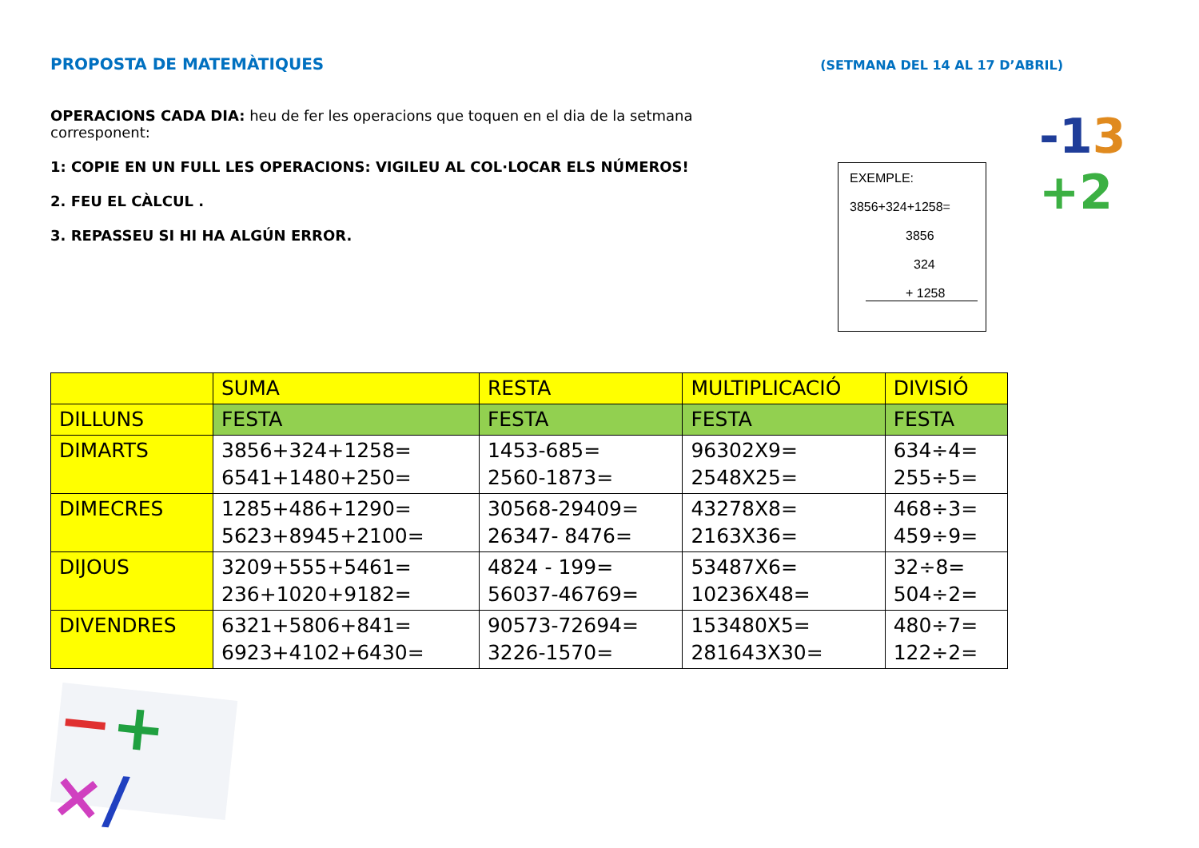PROPOSTA DE MATEMÀTIQUES (SETMANA DEL 14 AL 17 D’ABRIL)
OPERACIONS CADA DIA: heu de fer les operacions que toquen en el dia de la setmana corresponent:
1: COPIE EN UN FULL LES OPERACIONS: VIGILEU AL COL·LOCAR ELS NÚMEROS!
2. FEU EL CÀLCUL .
3. REPASSEU SI HI HA ALGÚN ERROR.
EXEMPLE:
3856+324+1258=
3856
324
+ 1258
-13
+2
| | SUMA | RESTA | MULTIPLICACIÓ | DIVISIÓ |
| --- | --- | --- | --- | --- |
| DILLUNS | FESTA | FESTA | FESTA | FESTA |
| DIMARTS | 3856+324+1258= 6541+1480+250= | 1453-685= 2560-1873= | 96302X9= 2548X25= | 634÷4= 255÷5= |
| DIMECRES | 1285+486+1290= 5623+8945+2100= | 30568-29409= 26347- 8476= | 43278X8= 2163X36= | 468÷3= 459÷9= |
| DIJOUS | 3209+555+5461= 236+1020+9182= | 4824 - 199= 56037-46769= | 53487X6= 10236X48= | 32÷8= 504÷2= |
| DIVENDRES | 6321+5806+841= 6923+4102+6430= | 90573-72694= 3226-1570= | 153480X5= 281643X30= | 480÷7= 122÷2= |
−+
×/